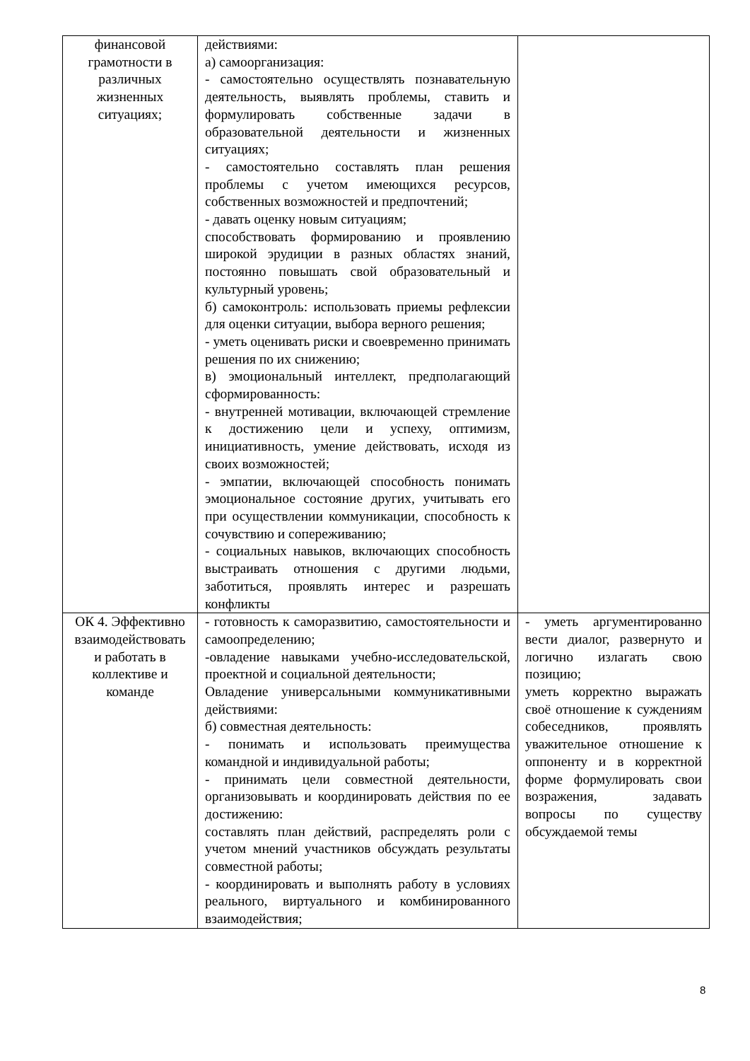| финансовой грамотности в различных жизненных ситуациях; | действиями: а) самоорганизация: - самостоятельно осуществлять познавательную деятельность, выявлять проблемы, ставить и формулировать собственные задачи в образовательной деятельности и жизненных ситуациях; - самостоятельно составлять план решения проблемы с учетом имеющихся ресурсов, собственных возможностей и предпочтений; - давать оценку новым ситуациям; способствовать формированию и проявлению широкой эрудиции в разных областях знаний, постоянно повышать свой образовательный и культурный уровень; б) самоконтроль: использовать приемы рефлексии для оценки ситуации, выбора верного решения; - уметь оценивать риски и своевременно принимать решения по их снижению; в) эмоциональный интеллект, предполагающий сформированность: - внутренней мотивации, включающей стремление к достижению цели и успеху, оптимизм, инициативность, умение действовать, исходя из своих возможностей; - эмпатии, включающей способность понимать эмоциональное состояние других, учитывать его при осуществлении коммуникации, способность к сочувствию и сопереживанию; - социальных навыков, включающих способность выстраивать отношения с другими людьми, заботиться, проявлять интерес и разрешать конфликты | |
| ОК 4. Эффективно взаимодействовать и работать в коллективе и команде | - готовность к саморазвитию, самостоятельности и самоопределению; -овладение навыками учебно-исследовательской, проектной и социальной деятельности; Овладение универсальными коммуникативными действиями: б) совместная деятельность: - понимать и использовать преимущества командной и индивидуальной работы; - принимать цели совместной деятельности, организовывать и координировать действия по ее достижению: составлять план действий, распределять роли с учетом мнений участников обсуждать результаты совместной работы; - координировать и выполнять работу в условиях реального, виртуального и комбинированного взаимодействия; | - уметь аргументированно вести диалог, развернуто и логично излагать свою позицию; уметь корректно выражать своё отношение к суждениям собеседников, проявлять уважительное отношение к оппоненту и в корректной форме формулировать свои возражения, задавать вопросы по существу обсуждаемой темы |
8